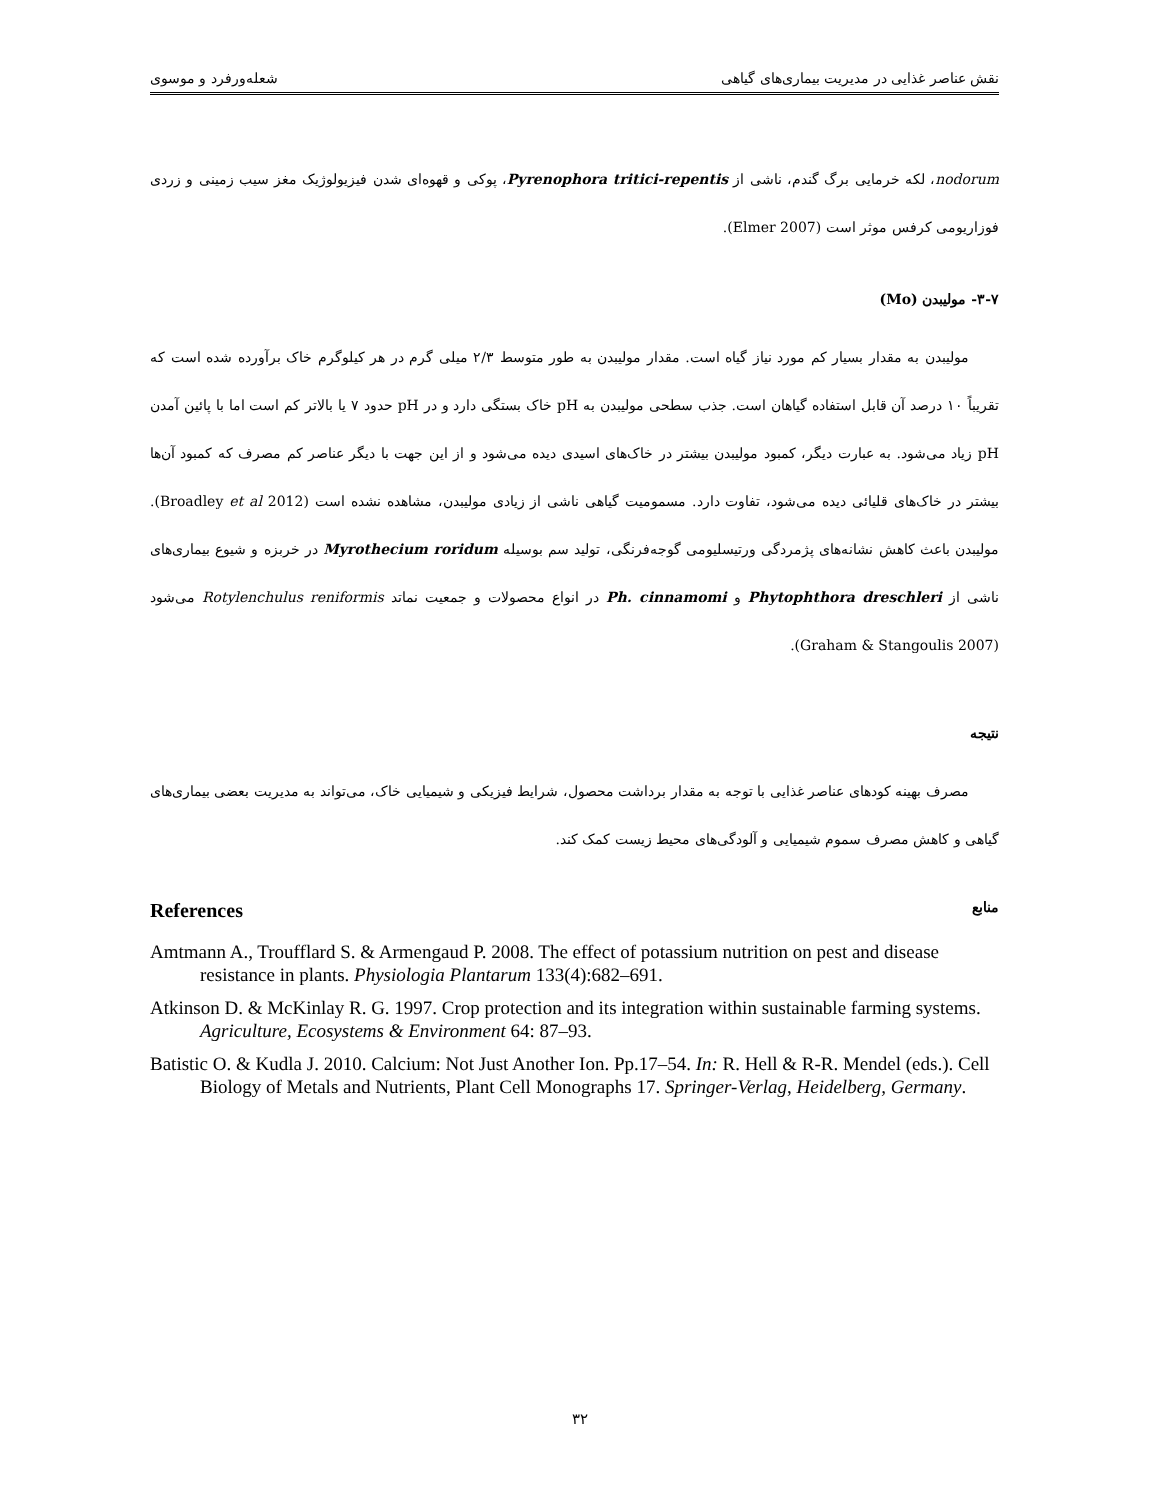نقش عناصر غذایی در مدیریت بیماری‌های گیاهی شعله‌ورفرد و موسوی
nodorum، لکه خرمایی برگ گندم، ناشی از Pyrenophora tritici-repentis، پوکی و قهوه‌ای شدن فیزیولوژیک مغز سیب زمینی و زردی فوزاریومی کرفس موثر است (Elmer 2007).
۳-۷- مولیبدن (Mo)
مولیبدن به مقدار بسیار کم مورد نیاز گیاه است. مقدار مولیبدن به طور متوسط ۲/۳ میلی گرم در هر کیلوگرم خاک برآورده شده است که تقریباً ۱۰ درصد آن قابل استفاده گیاهان است. جذب سطحی مولیبدن به pH خاک بستگی دارد و در pH حدود ۷ یا بالاتر کم است اما با پائین آمدن pH زیاد می‌شود. به عبارت دیگر، کمبود مولیبدن بیشتر در خاک‌های اسیدی دیده می‌شود و از این جهت با دیگر عناصر کم مصرف که کمبود آن‌ها بیشتر در خاک‌های قلیائی دیده می‌شود، تفاوت دارد. مسمومیت گیاهی ناشی از زیادی مولیبدن، مشاهده نشده است (Broadley et al 2012). مولیبدن باعث کاهش نشانه‌های پژمردگی ورتیسلیومی گوجه‌فرنگی، تولید سم بوسیله Myrothecium roridum در خربزه و شیوع بیماری‌های ناشی از Phytophthora dreschleri و Ph. cinnamomi در انواع محصولات و جمعیت نماتد Rotylenchulus reniformis می‌شود (Graham & Stangoulis 2007).
نتیجه
مصرف بهینه کودهای عناصر غذایی با توجه به مقدار برداشت محصول، شرایط فیزیکی و شیمیایی خاک، می‌تواند به مدیریت بعضی بیماری‌های گیاهی و کاهش مصرف سموم شیمیایی و آلودگی‌های محیط زیست کمک کند.
References منابع
Amtmann A., Troufflard S. & Armengaud P. 2008. The effect of potassium nutrition on pest and disease resistance in plants. Physiologia Plantarum 133(4):682–691.
Atkinson D. & McKinlay R. G. 1997. Crop protection and its integration within sustainable farming systems. Agriculture, Ecosystems & Environment 64: 87–93.
Batistic O. & Kudla J. 2010. Calcium: Not Just Another Ion. Pp.17–54. In: R. Hell & R-R. Mendel (eds.). Cell Biology of Metals and Nutrients, Plant Cell Monographs 17. Springer-Verlag, Heidelberg, Germany.
۳۲